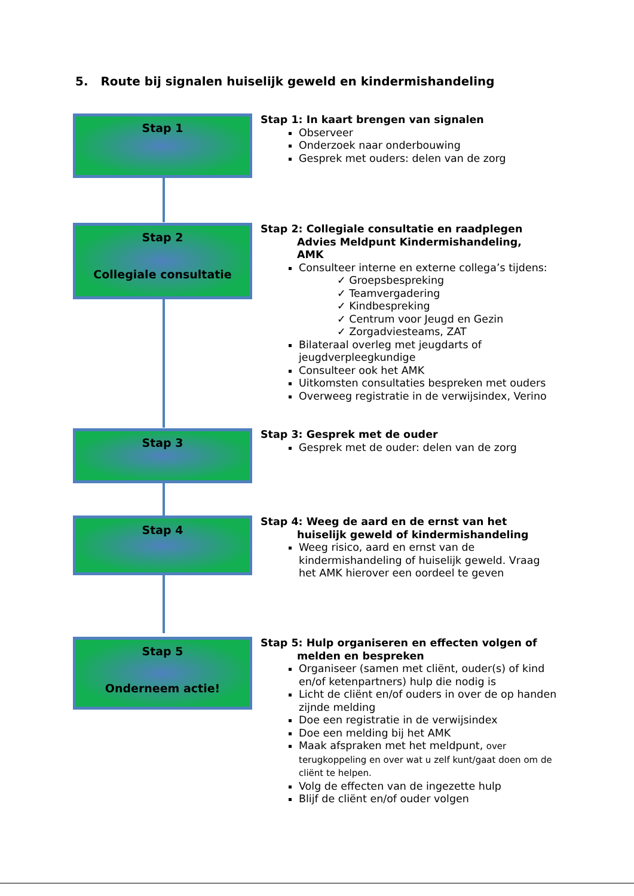5. Route bij signalen huiselijk geweld en kindermishandeling
Stap 1
Stap 1: In kaart brengen van signalen
Observeer
Onderzoek naar onderbouwing
Gesprek met ouders: delen van de zorg
Stap 2
Collegiale consultatie
Stap 2: Collegiale consultatie en raadplegen
Advies Meldpunt Kindermishandeling,
AMK
Consulteer interne en externe collega’s tijdens:
✓ Groepsbespreking
✓ Teamvergadering
✓ Kindbespreking
✓ Centrum voor Jeugd en Gezin
✓ Zorgadviesteams, ZAT
Bilateraal overleg met jeugdarts of jeugdverpleegkundige
Consulteer ook het AMK
Uitkomsten consultaties bespreken met ouders
Overweeg registratie in de verwijsindex, Verino
Stap 3
Stap 3: Gesprek met de ouder
Gesprek met de ouder: delen van de zorg
Stap 4
Stap 4: Weeg de aard en de ernst van het
huiselijk geweld of kindermishandeling
Weeg risico, aard en ernst van de kindermishandeling of huiselijk geweld. Vraag het AMK hierover een oordeel te geven
Stap 5
Onderneem actie!
Stap 5: Hulp organiseren en effecten volgen of
melden en bespreken
Organiseer (samen met cliënt, ouder(s) of kind en/of ketenpartners) hulp die nodig is
Licht de cliënt en/of ouders in over de op handen zijnde melding
Doe een registratie in de verwijsindex
Doe een melding bij het AMK
Maak afspraken met het meldpunt, over terugkoppeling en over wat u zelf kunt/gaat doen om de cliënt te helpen.
Volg de effecten van de ingezette hulp
Blijf de cliënt en/of ouder volgen